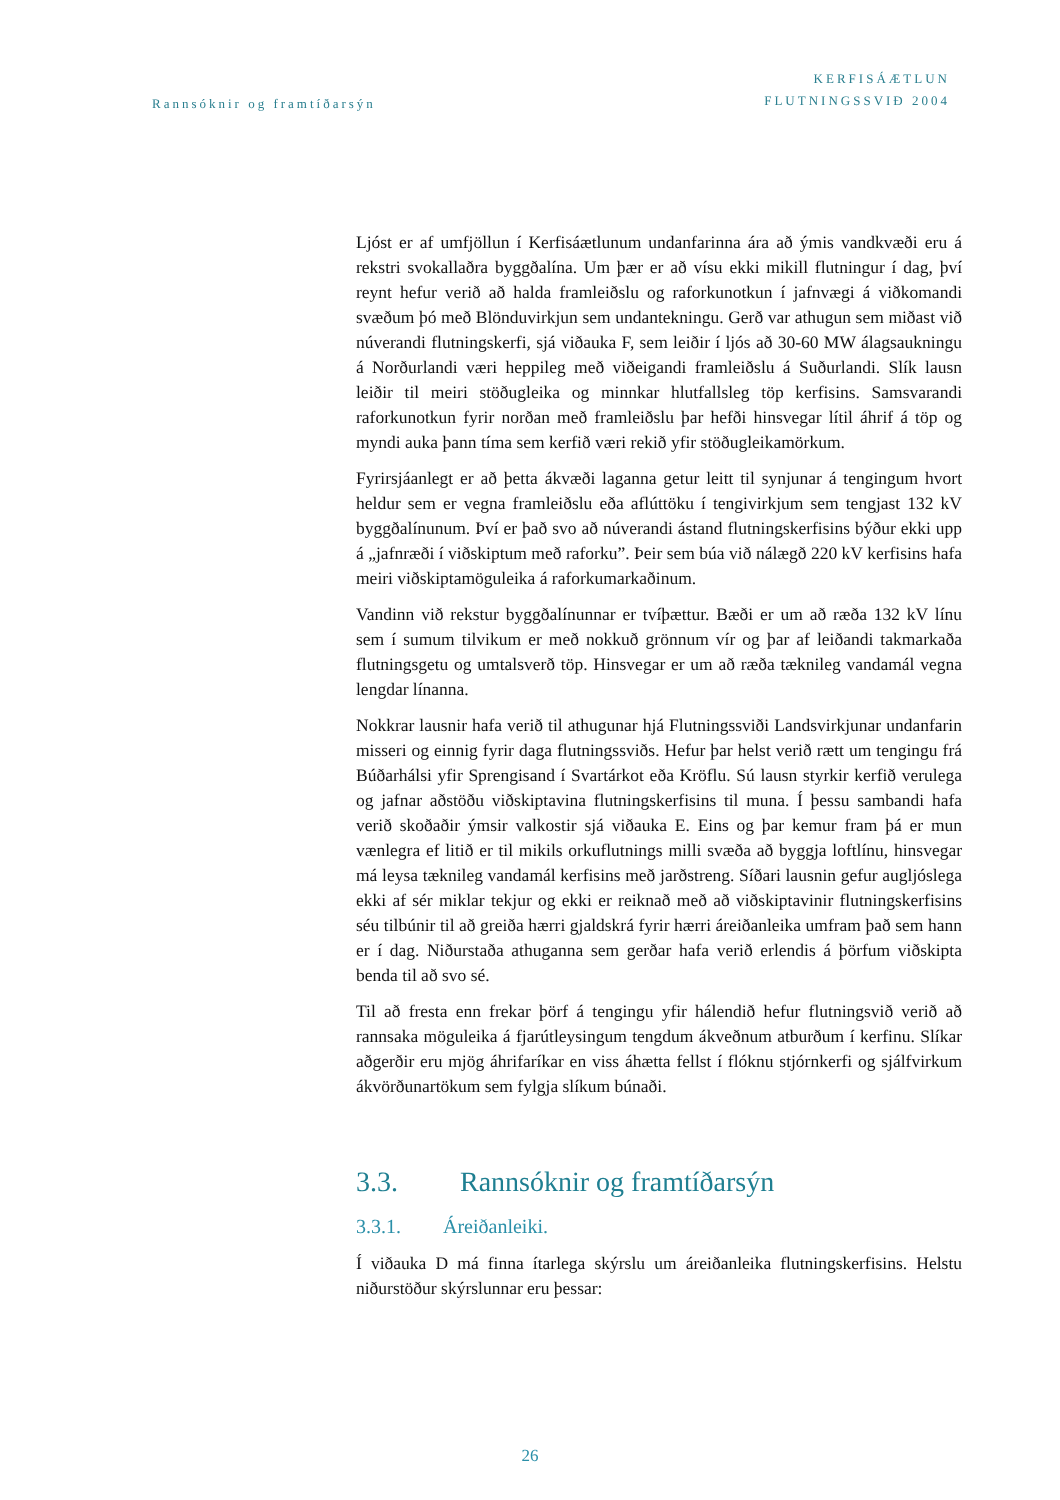Rannsóknir og framtíðarsýn
KERFISÁÆTLUN
FLUTNINGSSVIÐ 2004
Ljóst er af umfjöllun í Kerfisáætlunum undanfarinna ára að ýmis vandkvæði eru á rekstri svokallaðra byggðalína. Um þær er að vísu ekki mikill flutningur í dag, því reynt hefur verið að halda framleiðslu og raforkunotkun í jafnvægi á viðkomandi svæðum þó með Blönduvirkjun sem undantekningu. Gerð var athugun sem miðast við núverandi flutningskerfi, sjá viðauka F, sem leiðir í ljós að 30-60 MW álagsaukningu á Norðurlandi væri heppileg með viðeigandi framleiðslu á Suðurlandi. Slík lausn leiðir til meiri stöðugleika og minnkar hlutfallsleg töp kerfisins. Samsvarandi raforkunotkun fyrir norðan með framleiðslu þar hefði hinsvegar lítil áhrif á töp og myndi auka þann tíma sem kerfið væri rekið yfir stöðugleikamörkum.
Fyrirsjáanlegt er að þetta ákvæði laganna getur leitt til synjunar á tengingum hvort heldur sem er vegna framleiðslu eða aflúttöku í tengivirkjum sem tengjast 132 kV byggðalínunum. Því er það svo að núverandi ástand flutningskerfisins býður ekki upp á „jafnræði í viðskiptum með raforku”. Þeir sem búa við nálægð 220 kV kerfisins hafa meiri viðskiptamöguleika á raforkumarkaðinum.
Vandinn við rekstur byggðalínunnar er tvíþættur. Bæði er um að ræða 132 kV línu sem í sumum tilvikum er með nokkuð grönnum vír og þar af leiðandi takmarkaða flutningsgetu og umtalsverð töp. Hinsvegar er um að ræða tæknileg vandamál vegna lengdar línanna.
Nokkrar lausnir hafa verið til athugunar hjá Flutningssviði Landsvirkjunar undanfarin misseri og einnig fyrir daga flutningssviðs. Hefur þar helst verið rætt um tengingu frá Búðarhálsi yfir Sprengisand í Svartárkot eða Kröflu. Sú lausn styrkir kerfið verulega og jafnar aðstöðu viðskiptavina flutningskerfisins til muna. Í þessu sambandi hafa verið skoðaðir ýmsir valkostir sjá viðauka E. Eins og þar kemur fram þá er mun vænlegra ef litið er til mikils orkuflutnings milli svæða að byggja loftlínu, hinsvegar má leysa tæknileg vandamál kerfisins með jarðstreng. Síðari lausnin gefur augljóslega ekki af sér miklar tekjur og ekki er reiknað með að viðskiptavinir flutningskerfisins séu tilbúnir til að greiða hærri gjaldskrá fyrir hærri áreiðanleika umfram það sem hann er í dag. Niðurstaða athuganna sem gerðar hafa verið erlendis á þörfum viðskipta benda til að svo sé.
Til að fresta enn frekar þörf á tengingu yfir hálendið hefur flutningsvið verið að rannsaka möguleika á fjarútleysingum tengdum ákveðnum atburðum í kerfinu. Slíkar aðgerðir eru mjög áhrifaríkar en viss áhætta fellst í flóknu stjórnkerfi og sjálfvirkum ákvörðunartökum sem fylgja slíkum búnaði.
3.3. Rannsóknir og framtíðarsýn
3.3.1. Áreiðanleiki.
Í viðauka D má finna ítarlega skýrslu um áreiðanleika flutningskerfisins. Helstu niðurstöður skýrslunnar eru þessar:
26